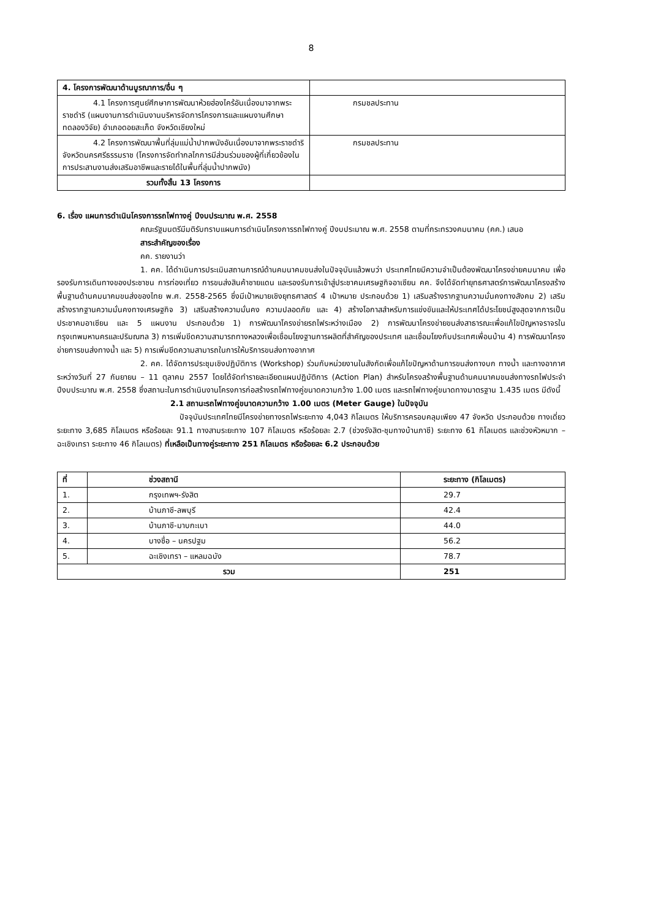8
| 4. โครงการพัฒนาด้านบูรณาการ/อื่น ๆ | |
| 4.1 โครงการศูนย์ศึกษาการพัฒนาห้วยฮ่องไคร้อันเนื่องมาจากพระราชดำริ (แผนงานการดำเนินงานบริหารจัดการโครงการและแผนงานศึกษา ทดลองวิจัย) อำเภอดอยสะเก็ด จังหวัดเชียงใหม่ | กรมชลประทาน |
| 4.2 โครงการพัฒนาพื้นที่ลุ่มแม่น้ำปากพนังอันเนื่องมาจากพระราชดำริ จังหวัดนครศรีธรรมราช (โครงการจัดทำกลไกการมีส่วนร่วมของผู้ที่เกี่ยวข้องในการประสานงานส่งเสริมอาชีพและรายได้ในพื้นที่ลุ่มน้ำปากพนัง) | กรมชลประทาน |
| รวมทั้งสิ้น 13 โครงการ | |
6. เรื่อง แผนการดำเนินโครงการรถไฟทางคู่ ปีงบประมาณ พ.ศ. 2558
คณะรัฐมนตรีมีมติรับทราบแผนการดำเนินโครงการรถไฟทางคู่ ปีงบประมาณ พ.ศ. 2558 ตามที่กระทรวงคมนาคม (คค.) เสนอ
สาระสำคัญของเรื่อง
คค. รายงานว่า
1. คค. ได้ดำเนินการประเมินสถานการณ์ด้านคมนาคมขนส่งในปัจจุบันแล้วพบว่า ประเทศไทยมีความจำเป็นต้องพัฒนาโครงข่ายคมนาคม เพื่อรองรับการเดินทางของประชาชน การท่องเที่ยว การขนส่งสินค้าชายแดน และรองรับการเข้าสู่ประชาคมเศรษฐกิจอาเซียน คค. จึงได้จัดทำยุทธศาสตร์การพัฒนาโครงสร้างพื้นฐานด้านคมนาคมขนส่งของไทย พ.ศ. 2558-2565 ซึ่งมีเป้าหมายเชิงยุทธศาสตร์ 4 เป้าหมาย ประกอบด้วย 1) เสริมสร้างรากฐานความมั่นคงทางสังคม 2) เสริมสร้างรากฐานความมั่นคงทางเศรษฐกิจ 3) เสริมสร้างความมั่นคง ความปลอดภัย และ 4) สร้างโอกาสสำหรับการแข่งขันและให้ประเทศได้ประโยชน์สูงสุดจากการเป็นประชาคมอาเซียน และ 5 แผนงาน ประกอบด้วย 1) การพัฒนาโครงข่ายรถไฟระหว่างเมือง 2) การพัฒนาโครงข่ายขนส่งสาธารณะเพื่อแก้ไขปัญหาจราจรในกรุงเทพมหานครและปริมณฑล 3) การเพิ่มขีดความสามารถทางหลวงเพื่อเชื่อมโยงฐานการผลิตที่สำคัญของประเทศ และเชื่อมโยงกับประเทศเพื่อนบ้าน 4) การพัฒนาโครงข่ายการขนส่งทางน้ำ และ 5) การเพิ่มขีดความสามารถในการให้บริการขนส่งทางอากาศ
2. คค. ได้จัดการประชุมเชิงปฏิบัติการ (Workshop) ร่วมกับหน่วยงานในสังกัดเพื่อแก้ไขปัญหาด้านการขนส่งทางบก ทางน้ำ และทางอากาศ ระหว่างวันที่ 27 กันยายน – 11 ตุลาคม 2557 โดยได้จัดทำรายละเอียดแผนปฏิบัติการ (Action Plan) สำหรับโครงสร้างพื้นฐานด้านคมนาคมขนส่งทางรถไฟประจำปีงบประมาณ พ.ศ. 2558 ซึ่งสถานะในการดำเนินงานโครงการก่อสร้างรถไฟทางคู่ขนาดความกว้าง 1.00 เมตร และรถไฟทางคู่ขนาดทางมาตรฐาน 1.435 เมตร มีดังนี้
2.1 สถานะรถไฟทางคู่ขนาดความกว้าง 1.00 เมตร (Meter Gauge) ในปัจจุบัน
ปัจจุบันประเทศไทยมีโครงข่ายทางรถไฟระยะทาง 4,043 กิโลเมตร ให้บริการครอบคลุมเพียง 47 จังหวัด ประกอบด้วย ทางเดี่ยว ระยะทาง 3,685 กิโลเมตร หรือร้อยละ 91.1 ทางสามระยะทาง 107 กิโลเมตร หรือร้อยละ 2.7 (ช่วงรังสิต-ชุมทางบ้านภาชี) ระยะทาง 61 กิโลเมตร และช่วงหัวหมาก – ฉะเชิงเทรา ระยะทาง 46 กิโลเมตร) ที่เหลือเป็นทางคู่ระยะทาง 251 กิโลเมตร หรือร้อยละ 6.2 ประกอบด้วย
| ที่ | ช่วงสถานี | ระยะทาง (กิโลเมตร) |
| --- | --- | --- |
| 1. | กรุงเทพฯ-รังสิต | 29.7 |
| 2. | บ้านภาชี-ลพบุรี | 42.4 |
| 3. | บ้านภาชี-มาบกะเบา | 44.0 |
| 4. | บางซื่อ – นครปฐม | 56.2 |
| 5. | ฉะเชิงเทรา – แหลมฉบัง | 78.7 |
| รวม | | 251 |